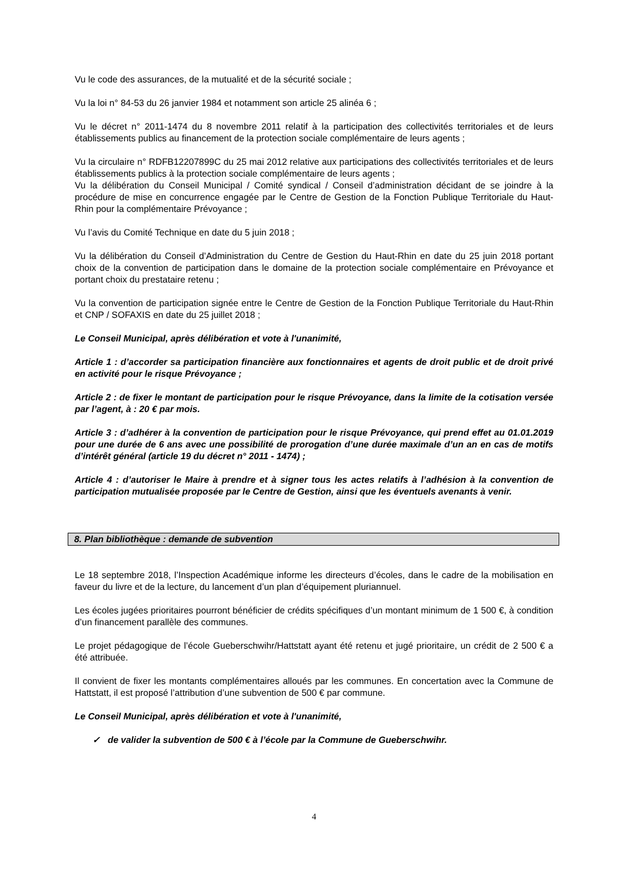Vu le code des assurances, de la mutualité et de la sécurité sociale ;
Vu la loi n° 84-53 du 26 janvier 1984 et notamment son article 25 alinéa 6 ;
Vu le décret n° 2011-1474 du 8 novembre 2011 relatif à la participation des collectivités territoriales et de leurs établissements publics au financement de la protection sociale complémentaire de leurs agents ;
Vu la circulaire n° RDFB12207899C du 25 mai 2012 relative aux participations des collectivités territoriales et de leurs établissements publics à la protection sociale complémentaire de leurs agents ;
Vu la délibération du Conseil Municipal / Comité syndical / Conseil d’administration décidant de se joindre à la procédure de mise en concurrence engagée par le Centre de Gestion de la Fonction Publique Territoriale du Haut-Rhin pour la complémentaire Prévoyance ;
Vu l’avis du Comité Technique en date du 5 juin 2018 ;
Vu la délibération du Conseil d’Administration du Centre de Gestion du Haut-Rhin en date du 25 juin 2018 portant choix de la convention de participation dans le domaine de la protection sociale complémentaire en Prévoyance et portant choix du prestataire retenu ;
Vu la convention de participation signée entre le Centre de Gestion de la Fonction Publique Territoriale du Haut-Rhin et CNP / SOFAXIS en date du 25 juillet 2018 ;
Le Conseil Municipal, après délibération et vote à l'unanimité,
Article 1 : d’accorder sa participation financière aux fonctionnaires et agents de droit public et de droit privé en activité pour le risque Prévoyance ;
Article 2 : de fixer le montant de participation pour le risque Prévoyance, dans la limite de la cotisation versée par l’agent, à : 20 € par mois.
Article 3 : d’adhérer à la convention de participation pour le risque Prévoyance, qui prend effet au 01.01.2019 pour une durée de 6 ans avec une possibilité de prorogation d’une durée maximale d’un an en cas de motifs d’intérêt général (article 19 du décret n° 2011 - 1474) ;
Article 4 : d’autoriser le Maire à prendre et à signer tous les actes relatifs à l’adhésion à la convention de participation mutualisée proposée par le Centre de Gestion, ainsi que les éventuels avenants à venir.
8. Plan bibliothèque : demande de subvention
Le 18 septembre 2018, l’Inspection Académique informe les directeurs d’écoles, dans le cadre de la mobilisation en faveur du livre et de la lecture, du lancement d’un plan d’équipement pluriannuel.
Les écoles jugées prioritaires pourront bénéficier de crédits spécifiques d’un montant minimum de 1 500 €, à condition d’un financement parallèle des communes.
Le projet pédagogique de l’école Gueberschwihr/Hattstatt ayant été retenu et jugé prioritaire, un crédit de 2 500 € a été attribuée.
Il convient de fixer les montants complémentaires alloués par les communes. En concertation avec la Commune de Hattstatt, il est proposé l’attribution d’une subvention de 500 € par commune.
Le Conseil Municipal, après délibération et vote à l'unanimité,
✓ de valider la subvention de 500 € à l’école par la Commune de Gueberschwihr.
4